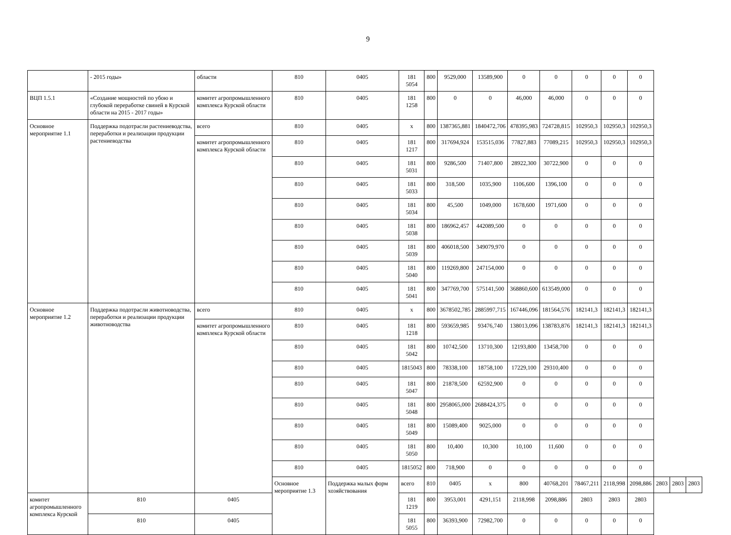9
| | - 2015 годы» | области | 810 | 0405 | 181 5054 | 800 | 9529,000 | 13589,900 | 0 | 0 | 0 | 0 | 0 | | | |
| ВЦП 1.5.1 | «Создание мощностей по убою и глубокой переработке свиней в Курской области на 2015 - 2017 годы» | комитет агропромышленного комплекса Курской области | 810 | 0405 | 181 1258 | 800 | 0 | 0 | 46,000 | 46,000 | 0 | 0 | 0 | | | |
| Основное мероприятие 1.1 | Поддержка подотрасли растениеводства, переработки и реализации продукции растениеводства | всего | 810 | 0405 | x | 800 | 1387365,881 | 1840472,706 | 478395,983 | 724728,815 | 102950,3 | 102950,3 | 102950,3 | | | |
| | | комитет агропромышленного комплекса Курской области | 810 | 0405 | 181 1217 | 800 | 317694,924 | 153515,036 | 77827,883 | 77089,215 | 102950,3 | 102950,3 | 102950,3 | | | |
| | | | 810 | 0405 | 181 5031 | 800 | 9286,500 | 71407,800 | 28922,300 | 30722,900 | 0 | 0 | 0 | | | |
| | | | 810 | 0405 | 181 5033 | 800 | 318,500 | 1035,900 | 1106,600 | 1396,100 | 0 | 0 | 0 | | | |
| | | | 810 | 0405 | 181 5034 | 800 | 45,500 | 1049,000 | 1678,600 | 1971,600 | 0 | 0 | 0 | | | |
| | | | 810 | 0405 | 181 5038 | 800 | 186962,457 | 442089,500 | 0 | 0 | 0 | 0 | 0 | | | |
| | | | 810 | 0405 | 181 5039 | 800 | 406018,500 | 349079,970 | 0 | 0 | 0 | 0 | 0 | | | |
| | | | 810 | 0405 | 181 5040 | 800 | 119269,800 | 247154,000 | 0 | 0 | 0 | 0 | 0 | | | |
| | | | 810 | 0405 | 181 5041 | 800 | 347769,700 | 575141,500 | 368860,600 | 613549,000 | 0 | 0 | 0 | | | |
| Основное мероприятие 1.2 | Поддержка подотрасли животноводства, переработки и реализации продукции животноводства | всего | 810 | 0405 | x | 800 | 3678502,785 | 2885997,715 | 167446,096 | 181564,576 | 182141,3 | 182141,3 | 182141,3 | | | |
| | | комитет агропромышленного комплекса Курской области | 810 | 0405 | 181 1218 | 800 | 593659,985 | 93476,740 | 138013,096 | 138783,876 | 182141,3 | 182141,3 | 182141,3 | | | |
| | | | 810 | 0405 | 181 5042 | 800 | 10742,500 | 13710,300 | 12193,800 | 13458,700 | 0 | 0 | 0 | | | |
| | | | 810 | 0405 | 1815043 | 800 | 78338,100 | 18758,100 | 17229,100 | 29310,400 | 0 | 0 | 0 | | | |
| | | | 810 | 0405 | 181 5047 | 800 | 21878,500 | 62592,900 | 0 | 0 | 0 | 0 | 0 | | | |
| | | | 810 | 0405 | 181 5048 | 800 | 2958065,000 | 2688424,375 | 0 | 0 | 0 | 0 | 0 | | | |
| | | | 810 | 0405 | 181 5049 | 800 | 15089,400 | 9025,000 | 0 | 0 | 0 | 0 | 0 | | | |
| | | | 810 | 0405 | 181 5050 | 800 | 10,400 | 10,300 | 10,100 | 11,600 | 0 | 0 | 0 | | | |
| | | | 810 | 0405 | 1815052 | 800 | 718,900 | 0 | 0 | 0 | 0 | 0 | 0 | | | |
| | | | Основное мероприятие 1.3 | Поддержка малых форм хозяйствования | всего | 810 | 0405 | x | 800 | 40768,201 | 78467,211 | 2118,998 | 2098,886 | 2803 | 2803 | 2803 |
| комитет агропромышленного комплекса Курской | 810 | 0405 | | | 181 1219 | 800 | 3953,001 | 4291,151 | 2118,998 | 2098,886 | 2803 | 2803 | 2803 | | | |
| | 810 | 0405 | | | 181 5055 | 800 | 36393,900 | 72982,700 | 0 | 0 | 0 | 0 | 0 | | | |